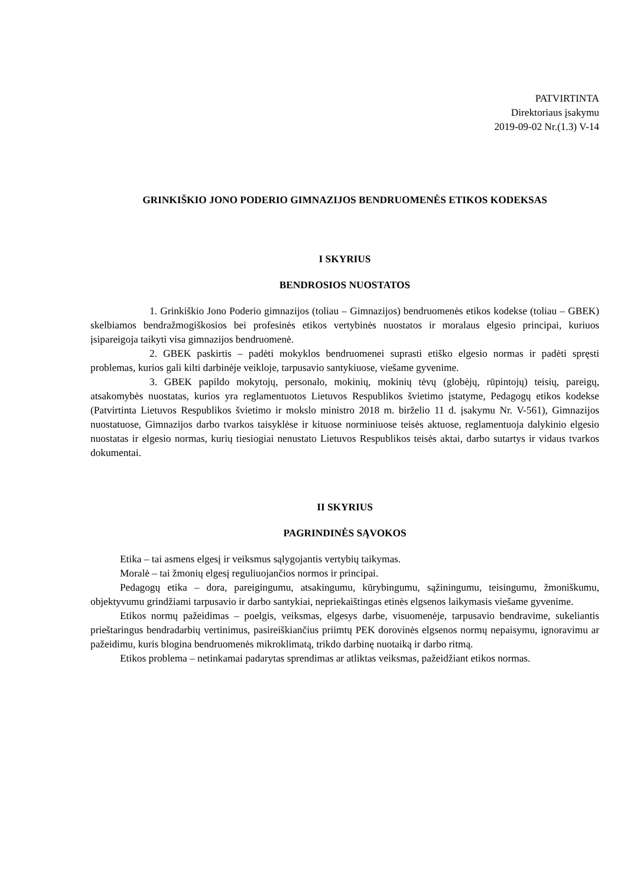PATVIRTINTA
Direktoriaus įsakymu
2019-09-02 Nr.(1.3) V-14
GRINKIŠKIO JONO PODERIO GIMNAZIJOS BENDRUOMENĖS ETIKOS KODEKSAS
I SKYRIUS
BENDROSIOS NUOSTATOS
1. Grinkiškio Jono Poderio gimnazijos (toliau – Gimnazijos) bendruomenės etikos kodekse (toliau – GBEK) skelbiamos bendražmogiškosios bei profesinės etikos vertybinės nuostatos ir moralaus elgesio principai, kuriuos įsipareigoja taikyti visa gimnazijos bendruomenė.
2. GBEK paskirtis – padėti mokyklos bendruomenei suprasti etiško elgesio normas ir padėti spręsti problemas, kurios gali kilti darbinėje veikloje, tarpusavio santykiuose, viešame gyvenime.
3. GBEK papildo mokytojų, personalo, mokinių, mokinių tėvų (globėjų, rūpintojų) teisių, pareigų, atsakomybės nuostatas, kurios yra reglamentuotos Lietuvos Respublikos švietimo įstatyme, Pedagogų etikos kodekse (Patvirtinta Lietuvos Respublikos švietimo ir mokslo ministro 2018 m. birželio 11 d. įsakymu Nr. V-561), Gimnazijos nuostatuose, Gimnazijos darbo tvarkos taisyklėse ir kituose norminiuose teisės aktuose, reglamentuoja dalykinio elgesio nuostatas ir elgesio normas, kurių tiesiogiai nenustato Lietuvos Respublikos teisės aktai, darbo sutartys ir vidaus tvarkos dokumentai.
II SKYRIUS
PAGRINDINĖS SĄVOKOS
Etika – tai asmens elgesį ir veiksmus sąlygojantis vertybių taikymas.
Moralė – tai žmonių elgesį reguliuojančios normos ir principai.
Pedagogų etika – dora, pareigingumu, atsakingumu, kūrybingumu, sąžiningumu, teisingumu, žmoniškumu, objektyvumu grindžiami tarpusavio ir darbo santykiai, nepriekaištingas etinės elgsenos laikymasis viešame gyvenime.
Etikos normų pažeidimas – poelgis, veiksmas, elgesys darbe, visuomenėje, tarpusavio bendravime, sukeliantis prieštaringus bendradarbių vertinimus, pasireiškiančius priimtų PEK dorovinės elgsenos normų nepaisymu, ignoravimu ar pažeidimu, kuris blogina bendruomenės mikroklimatą, trikdo darbinę nuotaiką ir darbo ritmą.
Etikos problema – netinkamai padarytas sprendimas ar atliktas veiksmas, pažeidžiant etikos normas.